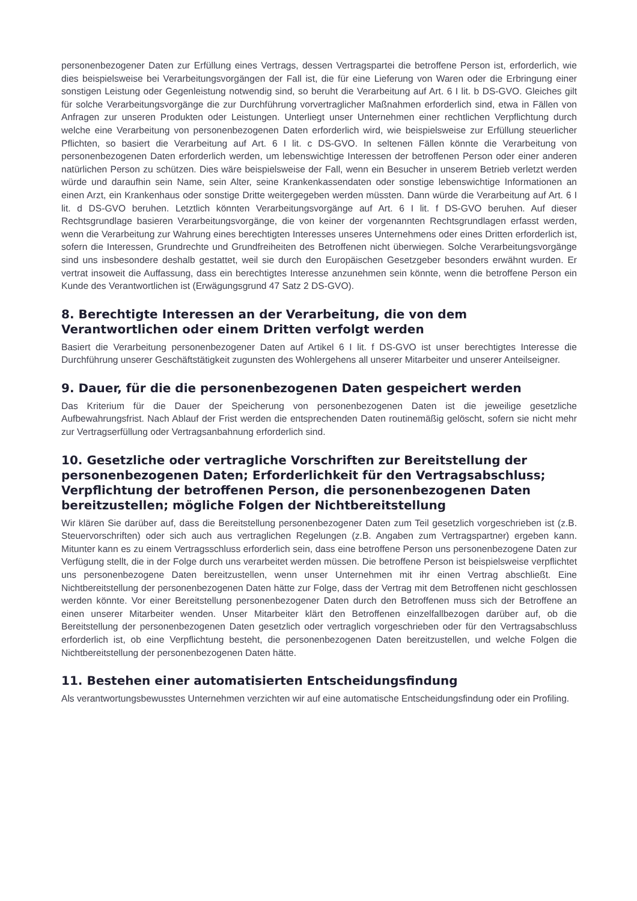personenbezogener Daten zur Erfüllung eines Vertrags, dessen Vertragspartei die betroffene Person ist, erforderlich, wie dies beispielsweise bei Verarbeitungsvorgängen der Fall ist, die für eine Lieferung von Waren oder die Erbringung einer sonstigen Leistung oder Gegenleistung notwendig sind, so beruht die Verarbeitung auf Art. 6 I lit. b DS-GVO. Gleiches gilt für solche Verarbeitungsvorgänge die zur Durchführung vorvertraglicher Maßnahmen erforderlich sind, etwa in Fällen von Anfragen zur unseren Produkten oder Leistungen. Unterliegt unser Unternehmen einer rechtlichen Verpflichtung durch welche eine Verarbeitung von personenbezogenen Daten erforderlich wird, wie beispielsweise zur Erfüllung steuerlicher Pflichten, so basiert die Verarbeitung auf Art. 6 I lit. c DS-GVO. In seltenen Fällen könnte die Verarbeitung von personenbezogenen Daten erforderlich werden, um lebenswichtige Interessen der betroffenen Person oder einer anderen natürlichen Person zu schützen. Dies wäre beispielsweise der Fall, wenn ein Besucher in unserem Betrieb verletzt werden würde und daraufhin sein Name, sein Alter, seine Krankenkassendaten oder sonstige lebenswichtige Informationen an einen Arzt, ein Krankenhaus oder sonstige Dritte weitergegeben werden müssten. Dann würde die Verarbeitung auf Art. 6 I lit. d DS-GVO beruhen. Letztlich könnten Verarbeitungsvorgänge auf Art. 6 I lit. f DS-GVO beruhen. Auf dieser Rechtsgrundlage basieren Verarbeitungsvorgänge, die von keiner der vorgenannten Rechtsgrundlagen erfasst werden, wenn die Verarbeitung zur Wahrung eines berechtigten Interesses unseres Unternehmens oder eines Dritten erforderlich ist, sofern die Interessen, Grundrechte und Grundfreiheiten des Betroffenen nicht überwiegen. Solche Verarbeitungsvorgänge sind uns insbesondere deshalb gestattet, weil sie durch den Europäischen Gesetzgeber besonders erwähnt wurden. Er vertrat insoweit die Auffassung, dass ein berechtigtes Interesse anzunehmen sein könnte, wenn die betroffene Person ein Kunde des Verantwortlichen ist (Erwägungsgrund 47 Satz 2 DS-GVO).
8. Berechtigte Interessen an der Verarbeitung, die von dem Verantwortlichen oder einem Dritten verfolgt werden
Basiert die Verarbeitung personenbezogener Daten auf Artikel 6 I lit. f DS-GVO ist unser berechtigtes Interesse die Durchführung unserer Geschäftstätigkeit zugunsten des Wohlergehens all unserer Mitarbeiter und unserer Anteilseigner.
9. Dauer, für die die personenbezogenen Daten gespeichert werden
Das Kriterium für die Dauer der Speicherung von personenbezogenen Daten ist die jeweilige gesetzliche Aufbewahrungsfrist. Nach Ablauf der Frist werden die entsprechenden Daten routinemäßig gelöscht, sofern sie nicht mehr zur Vertragserfüllung oder Vertragsanbahnung erforderlich sind.
10. Gesetzliche oder vertragliche Vorschriften zur Bereitstellung der personenbezogenen Daten; Erforderlichkeit für den Vertragsabschluss; Verpflichtung der betroffenen Person, die personenbezogenen Daten bereitzustellen; mögliche Folgen der Nichtbereitstellung
Wir klären Sie darüber auf, dass die Bereitstellung personenbezogener Daten zum Teil gesetzlich vorgeschrieben ist (z.B. Steuervorschriften) oder sich auch aus vertraglichen Regelungen (z.B. Angaben zum Vertragspartner) ergeben kann. Mitunter kann es zu einem Vertragsschluss erforderlich sein, dass eine betroffene Person uns personenbezogene Daten zur Verfügung stellt, die in der Folge durch uns verarbeitet werden müssen. Die betroffene Person ist beispielsweise verpflichtet uns personenbezogene Daten bereitzustellen, wenn unser Unternehmen mit ihr einen Vertrag abschließt. Eine Nichtbereitstellung der personenbezogenen Daten hätte zur Folge, dass der Vertrag mit dem Betroffenen nicht geschlossen werden könnte. Vor einer Bereitstellung personenbezogener Daten durch den Betroffenen muss sich der Betroffene an einen unserer Mitarbeiter wenden. Unser Mitarbeiter klärt den Betroffenen einzelfallbezogen darüber auf, ob die Bereitstellung der personenbezogenen Daten gesetzlich oder vertraglich vorgeschrieben oder für den Vertragsabschluss erforderlich ist, ob eine Verpflichtung besteht, die personenbezogenen Daten bereitzustellen, und welche Folgen die Nichtbereitstellung der personenbezogenen Daten hätte.
11. Bestehen einer automatisierten Entscheidungsfindung
Als verantwortungsbewusstes Unternehmen verzichten wir auf eine automatische Entscheidungsfindung oder ein Profiling.